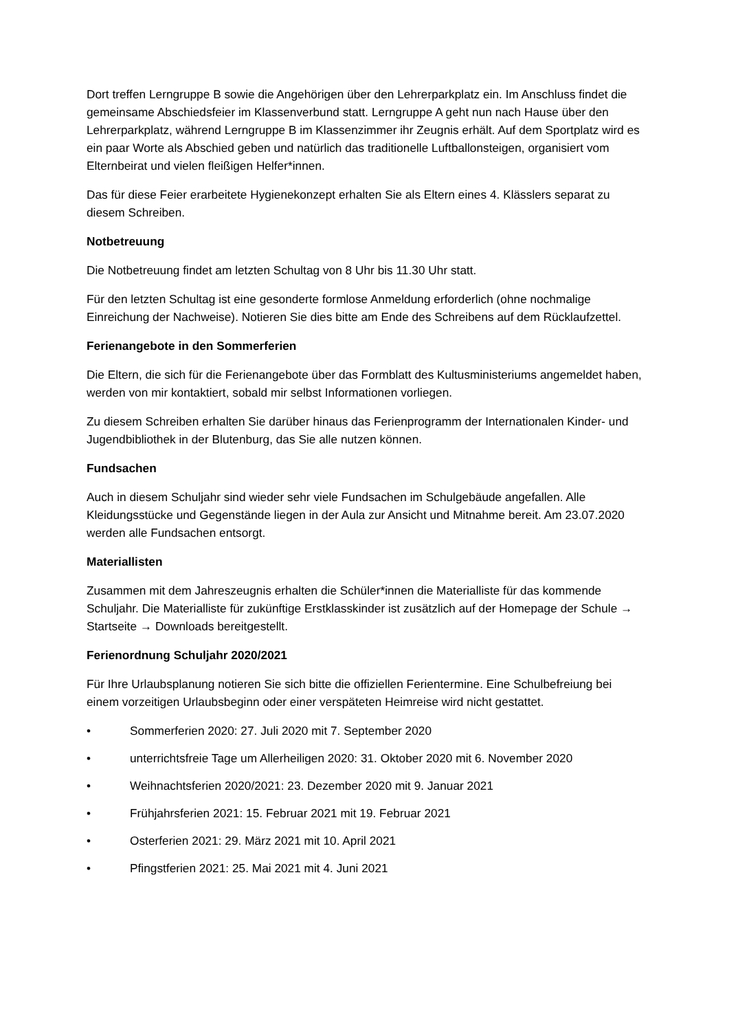Dort treffen Lerngruppe B sowie die Angehörigen über den Lehrerparkplatz ein. Im Anschluss findet die gemeinsame Abschiedsfeier im Klassenverbund statt. Lerngruppe A geht nun nach Hause über den Lehrerparkplatz, während Lerngruppe B im Klassenzimmer ihr Zeugnis erhält. Auf dem Sportplatz wird es ein paar Worte als Abschied geben und natürlich das traditionelle Luftballonsteigen, organisiert vom Elternbeirat und vielen fleißigen Helfer*innen.
Das für diese Feier erarbeitete Hygienekonzept erhalten Sie als Eltern eines 4. Klässlers separat zu diesem Schreiben.
Notbetreuung
Die Notbetreuung findet am letzten Schultag von 8 Uhr bis 11.30 Uhr statt.
Für den letzten Schultag ist eine gesonderte formlose Anmeldung erforderlich (ohne nochmalige Einreichung der Nachweise). Notieren Sie dies bitte am Ende des Schreibens auf dem Rücklaufzettel.
Ferienangebote in den Sommerferien
Die Eltern, die sich für die Ferienangebote über das Formblatt des Kultusministeriums angemeldet haben, werden von mir kontaktiert, sobald mir selbst Informationen vorliegen.
Zu diesem Schreiben erhalten Sie darüber hinaus das Ferienprogramm der Internationalen Kinder- und Jugendbibliothek in der Blutenburg, das Sie alle nutzen können.
Fundsachen
Auch in diesem Schuljahr sind wieder sehr viele Fundsachen im Schulgebäude angefallen. Alle Kleidungsstücke und Gegenstände liegen in der Aula zur Ansicht und Mitnahme bereit. Am 23.07.2020 werden alle Fundsachen entsorgt.
Materiallisten
Zusammen mit dem Jahreszeugnis erhalten die Schüler*innen die Materialliste für das kommende Schuljahr. Die Materialliste für zukünftige Erstklasskinder ist zusätzlich auf der Homepage der Schule → Startseite → Downloads bereitgestellt.
Ferienordnung Schuljahr 2020/2021
Für Ihre Urlaubsplanung notieren Sie sich bitte die offiziellen Ferientermine. Eine Schulbefreiung bei einem vorzeitigen Urlaubsbeginn oder einer verspäteten Heimreise wird nicht gestattet.
• Sommerferien 2020: 27. Juli 2020 mit 7. September 2020
• unterrichtsfreie Tage um Allerheiligen 2020: 31. Oktober 2020 mit 6. November 2020
• Weihnachtsferien 2020/2021: 23. Dezember 2020 mit 9. Januar 2021
• Frühjahrsferien 2021: 15. Februar 2021 mit 19. Februar 2021
• Osterferien 2021: 29. März 2021 mit 10. April 2021
• Pfingstferien 2021: 25. Mai 2021 mit 4. Juni 2021